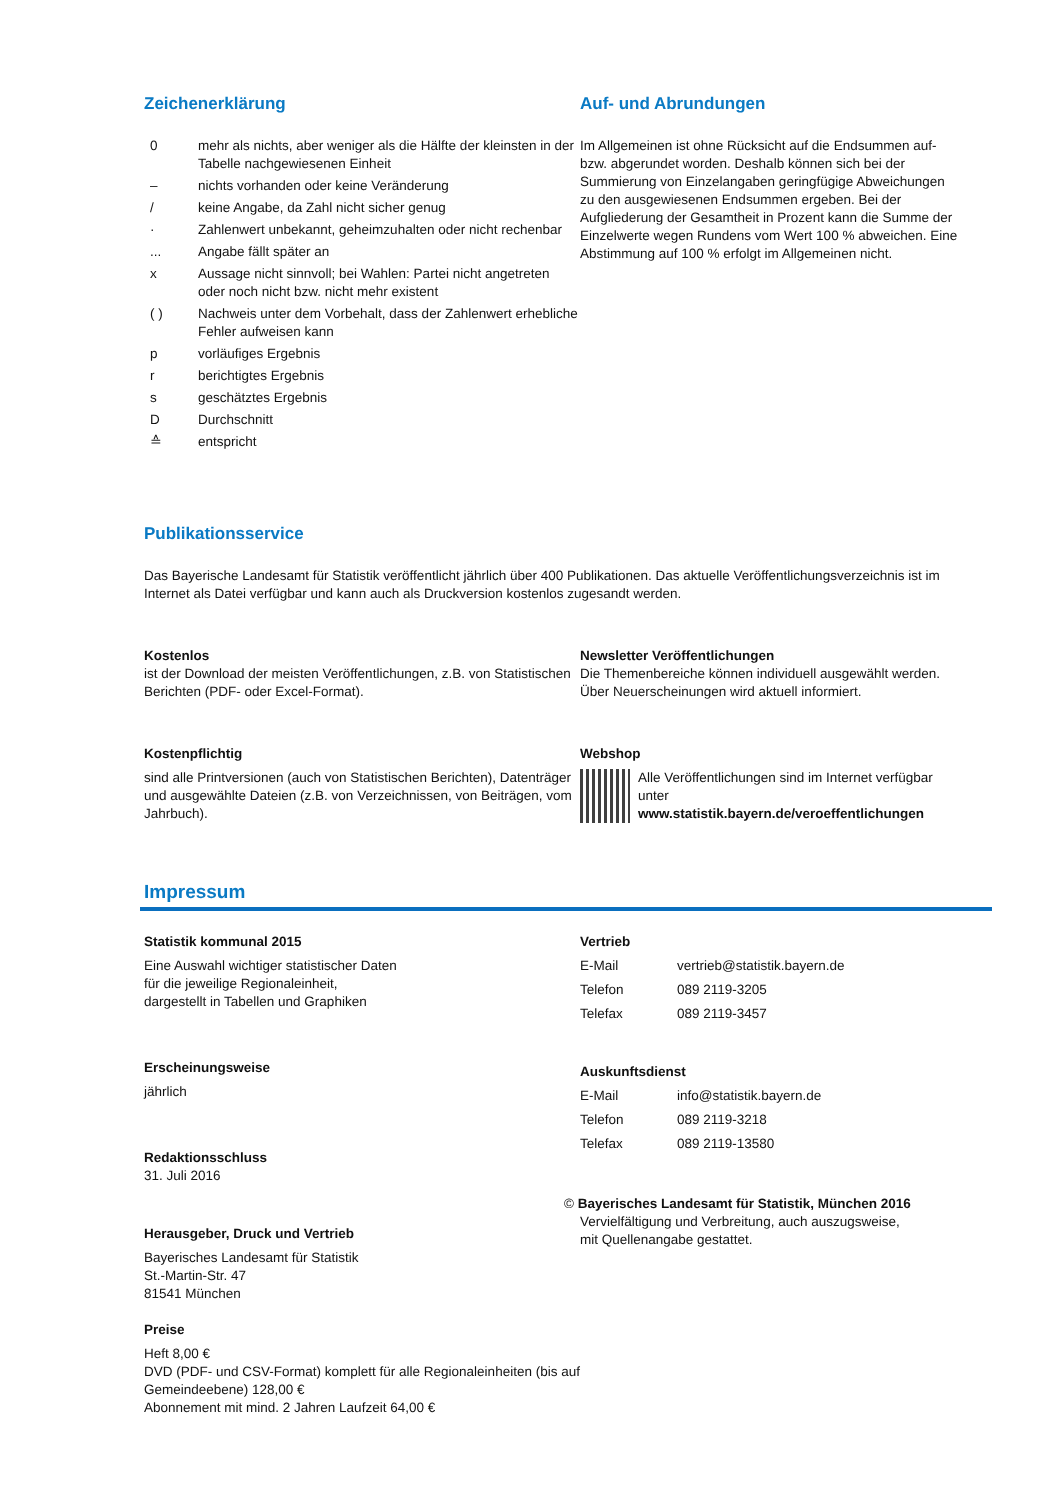Zeichenerklärung
| 0 | mehr als nichts, aber weniger als die Hälfte der kleinsten in der Tabelle nachgewiesenen Einheit |
| – | nichts vorhanden oder keine Veränderung |
| / | keine Angabe, da Zahl nicht sicher genug |
| · | Zahlenwert unbekannt, geheimzuhalten oder nicht rechenbar |
| ... | Angabe fällt später an |
| x | Aussage nicht sinnvoll; bei Wahlen: Partei nicht angetreten oder noch nicht bzw. nicht mehr existent |
| ( ) | Nachweis unter dem Vorbehalt, dass der Zahlenwert erhebliche Fehler aufweisen kann |
| p | vorläufiges Ergebnis |
| r | berichtigtes Ergebnis |
| s | geschätztes Ergebnis |
| D | Durchschnitt |
| ≙ | entspricht |
Auf- und Abrundungen
Im Allgemeinen ist ohne Rücksicht auf die Endsummen auf- bzw. abgerundet worden. Deshalb können sich bei der Summierung von Einzelangaben geringfügige Abweichungen zu den ausgewiesenen Endsummen ergeben. Bei der Aufgliederung der Gesamtheit in Prozent kann die Summe der Einzelwerte wegen Rundens vom Wert 100 % abweichen. Eine Abstimmung auf 100 % erfolgt im Allgemeinen nicht.
Publikationsservice
Das Bayerische Landesamt für Statistik veröffentlicht jährlich über 400 Publikationen. Das aktuelle Veröffentlichungsverzeichnis ist im Internet als Datei verfügbar und kann auch als Druckversion kostenlos zugesandt werden.
Kostenlos
ist der Download der meisten Veröffentlichungen, z.B. von Statistischen Berichten (PDF- oder Excel-Format).
Newsletter Veröffentlichungen
Die Themenbereiche können individuell ausgewählt werden. Über Neuerscheinungen wird aktuell informiert.
Kostenpflichtig
sind alle Printversionen (auch von Statistischen Berichten), Datenträger und ausgewählte Dateien (z.B. von Verzeichnissen, von Beiträgen, vom Jahrbuch).
Webshop
Alle Veröffentlichungen sind im Internet verfügbar unter
www.statistik.bayern.de/veroeffentlichungen
Impressum
Statistik kommunal 2015
Eine Auswahl wichtiger statistischer Daten
für die jeweilige Regionaleinheit,
dargestellt in Tabellen und Graphiken
Erscheinungsweise
jährlich
Redaktionsschluss
31. Juli 2016
Herausgeber, Druck und Vertrieb
Bayerisches Landesamt für Statistik
St.-Martin-Str. 47
81541 München
Preise
Heft 8,00 €
DVD (PDF- und CSV-Format) komplett für alle Regionaleinheiten (bis auf Gemeindeebene) 128,00 €
Abonnement mit mind. 2 Jahren Laufzeit 64,00 €
Vertrieb
| E-Mail | vertrieb@statistik.bayern.de |
| Telefon | 089 2119-3205 |
| Telefax | 089 2119-3457 |
Auskunftsdienst
| E-Mail | info@statistik.bayern.de |
| Telefon | 089 2119-3218 |
| Telefax | 089 2119-13580 |
© Bayerisches Landesamt für Statistik, München 2016
Vervielfältigung und Verbreitung, auch auszugsweise,
mit Quellenangabe gestattet.